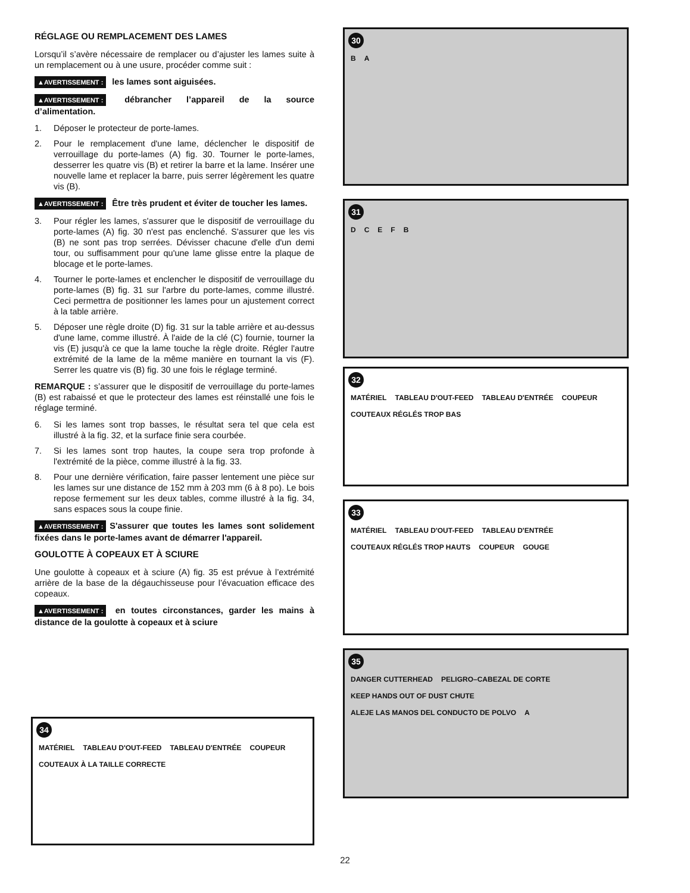RÉGLAGE OU REMPLACEMENT DES LAMES
Lorsqu’il s’avère nécessaire de remplacer ou d’ajuster les lames suite à un remplacement ou à une usure, procéder comme suit :
▲AVERTISSEMENT : les lames sont aiguisées.
▲AVERTISSEMENT : débrancher l’appareil de la source d’alimentation.
1. Déposer le protecteur de porte-lames.
2. Pour le remplacement d'une lame, déclencher le dispositif de verrouillage du porte-lames (A) fig. 30. Tourner le porte-lames, desserrer les quatre vis (B) et retirer la barre et la lame. Insérer une nouvelle lame et replacer la barre, puis serrer légèrement les quatre vis (B).
▲AVERTISSEMENT : Être très prudent et éviter de toucher les lames.
3. Pour régler les lames, s'assurer que le dispositif de verrouillage du porte-lames (A) fig. 30 n'est pas enclenché. S'assurer que les vis (B) ne sont pas trop serrées. Dévisser chacune d'elle d'un demi tour, ou suffisamment pour qu'une lame glisse entre la plaque de blocage et le porte-lames.
4. Tourner le porte-lames et enclencher le dispositif de verrouillage du porte-lames (B) fig. 31 sur l'arbre du porte-lames, comme illustré. Ceci permettra de positionner les lames pour un ajustement correct à la table arrière.
5. Déposer une règle droite (D) fig. 31 sur la table arrière et au-dessus d'une lame, comme illustré. À l'aide de la clé (C) fournie, tourner la vis (E) jusqu'à ce que la lame touche la règle droite. Régler l'autre extrémité de la lame de la même manière en tournant la vis (F). Serrer les quatre vis (B) fig. 30 une fois le réglage terminé.
REMARQUE : s’assurer que le dispositif de verrouillage du porte-lames (B) est rabaissé et que le protecteur des lames est réinstallé une fois le réglage terminé.
6. Si les lames sont trop basses, le résultat sera tel que cela est illustré à la fig. 32, et la surface finie sera courbée.
7. Si les lames sont trop hautes, la coupe sera trop profonde à l'extrémité de la pièce, comme illustré à la fig. 33.
8. Pour une dernière vérification, faire passer lentement une pièce sur les lames sur une distance de 152 mm à 203 mm (6 à 8 po). Le bois repose fermement sur les deux tables, comme illustré à la fig. 34, sans espaces sous la coupe finie.
▲AVERTISSEMENT : S'assurer que toutes les lames sont solidement fixées dans le porte-lames avant de démarrer l'appareil.
GOULOTTE À COPEAUX ET À SCIURE
Une goulotte à copeaux et à sciure (A) fig. 35 est prévue à l’extrémité arrière de la base de la dégauchisseuse pour l’évacuation efficace des copeaux.
▲AVERTISSEMENT : en toutes circonstances, garder les mains à distance de la goulotte à copeaux et à sciure
30
BA
31
DCEFB
32
MATÉRIEL TABLEAU D'OUT-FEED TABLEAU D'ENTRÉE COUPEUR COUTEAUX RÉGLÉS TROP BAS
33
MATÉRIEL TABLEAU D'OUT-FEED TABLEAU D'ENTRÉE COUTEAUX RÉGLÉS TROP HAUTS COUPEUR GOUGE
35
DANGER CUTTERHEAD PELIGRO–CABEZAL DE CORTE KEEP HANDS OUT OF DUST CHUTE ALEJE LAS MANOS DEL CONDUCTO DE POLVO A
34
MATÉRIEL TABLEAU D'OUT-FEED TABLEAU D'ENTRÉE COUPEUR COUTEAUX À LA TAILLE CORRECTE
22